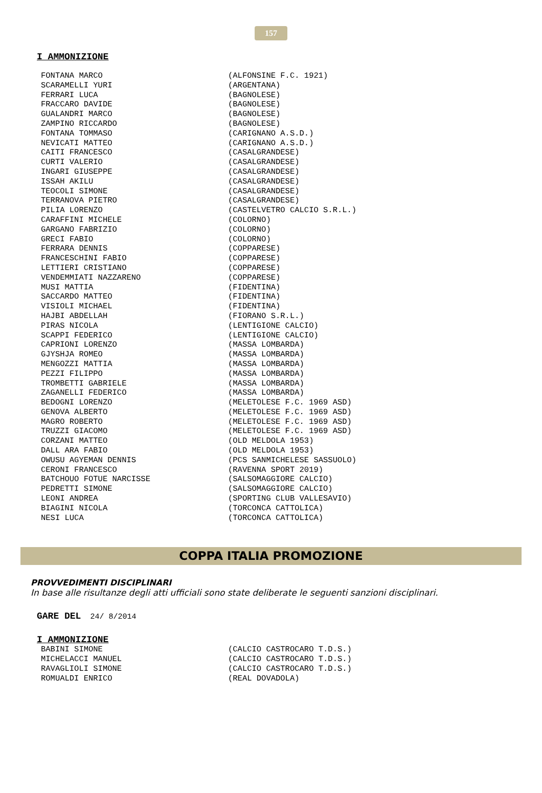157
I AMMONIZIONE
| FONTANA MARCO | (ALFONSINE F.C. 1921) |
| SCARAMELLI YURI | (ARGENTANA) |
| FERRARI LUCA | (BAGNOLESE) |
| FRACCARO DAVIDE | (BAGNOLESE) |
| GUALANDRI MARCO | (BAGNOLESE) |
| ZAMPINO RICCARDO | (BAGNOLESE) |
| FONTANA TOMMASO | (CARIGNANO A.S.D.) |
| NEVICATI MATTEO | (CARIGNANO A.S.D.) |
| CAITI FRANCESCO | (CASALGRANDESE) |
| CURTI VALERIO | (CASALGRANDESE) |
| INGARI GIUSEPPE | (CASALGRANDESE) |
| ISSAH AKILU | (CASALGRANDESE) |
| TEOCOLI SIMONE | (CASALGRANDESE) |
| TERRANOVA PIETRO | (CASALGRANDESE) |
| PILIA LORENZO | (CASTELVETRO CALCIO S.R.L.) |
| CARAFFINI MICHELE | (COLORNO) |
| GARGANO FABRIZIO | (COLORNO) |
| GRECI FABIO | (COLORNO) |
| FERRARA DENNIS | (COPPARESE) |
| FRANCESCHINI FABIO | (COPPARESE) |
| LETTIERI CRISTIANO | (COPPARESE) |
| VENDEMMIATI NAZZARENO | (COPPARESE) |
| MUSI MATTIA | (FIDENTINA) |
| SACCARDO MATTEO | (FIDENTINA) |
| VISIOLI MICHAEL | (FIDENTINA) |
| HAJBI ABDELLAH | (FIORANO S.R.L.) |
| PIRAS NICOLA | (LENTIGIONE CALCIO) |
| SCAPPI FEDERICO | (LENTIGIONE CALCIO) |
| CAPRIONI LORENZO | (MASSA LOMBARDA) |
| GJYSHJA ROMEO | (MASSA LOMBARDA) |
| MENGOZZI MATTIA | (MASSA LOMBARDA) |
| PEZZI FILIPPO | (MASSA LOMBARDA) |
| TROMBETTI GABRIELE | (MASSA LOMBARDA) |
| ZAGANELLI FEDERICO | (MASSA LOMBARDA) |
| BEDOGNI LORENZO | (MELETOLESE F.C. 1969 ASD) |
| GENOVA ALBERTO | (MELETOLESE F.C. 1969 ASD) |
| MAGRO ROBERTO | (MELETOLESE F.C. 1969 ASD) |
| TRUZZI GIACOMO | (MELETOLESE F.C. 1969 ASD) |
| CORZANI MATTEO | (OLD MELDOLA 1953) |
| DALL ARA FABIO | (OLD MELDOLA 1953) |
| OWUSU AGYEMAN DENNIS | (PCS SANMICHELESE SASSUOLO) |
| CERONI FRANCESCO | (RAVENNA SPORT 2019) |
| BATCHOUO FOTUE NARCISSE | (SALSOMAGGIORE CALCIO) |
| PEDRETTI SIMONE | (SALSOMAGGIORE CALCIO) |
| LEONI ANDREA | (SPORTING CLUB VALLESAVIO) |
| BIAGINI NICOLA | (TORCONCA CATTOLICA) |
| NESI LUCA | (TORCONCA CATTOLICA) |
COPPA ITALIA PROMOZIONE
PROVVEDIMENTI DISCIPLINARI
In base alle risultanze degli atti ufficiali sono state deliberate le seguenti sanzioni disciplinari.
GARE DEL 24/ 8/2014
I AMMONIZIONE
| BABINI SIMONE | (CALCIO CASTROCARO T.D.S.) |
| MICHELACCI MANUEL | (CALCIO CASTROCARO T.D.S.) |
| RAVAGLIOLI SIMONE | (CALCIO CASTROCARO T.D.S.) |
| ROMUALDI ENRICO | (REAL DOVADOLA) |